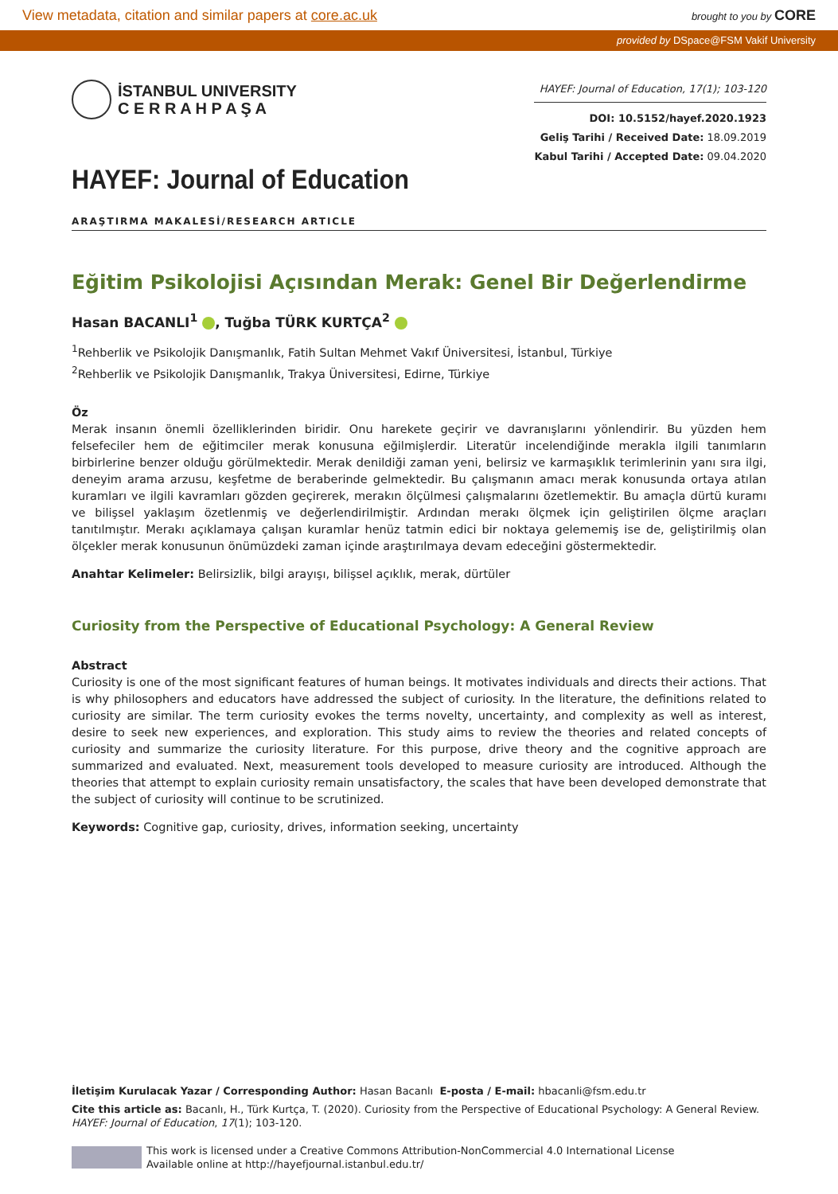View metadata, citation and similar papers at core.ac.uk brought to you by CORE
provided by DSpace@FSM Vakif University
İSTANBUL UNIVERSITY
C E R R A H P A Ş A
HAYEF: Journal of Education
HAYEF: Journal of Education, 17(1); 103-120
DOI: 10.5152/hayef.2020.1923
Geliş Tarihi / Received Date: 18.09.2019
Kabul Tarihi / Accepted Date: 09.04.2020
ARAŞTIRMA MAKALESİ/RESEARCH ARTICLE
Eğitim Psikolojisi Açısından Merak: Genel Bir Değerlendirme
Hasan BACANLI<sup>1</sup> , Tuğba TÜRK KURTÇA<sup>2</sup>
<sup>1</sup> Rehberlik ve Psikolojik Danışmanlık, Fatih Sultan Mehmet Vakıf Üniversitesi, İstanbul, Türkiye
<sup>2</sup> Rehberlik ve Psikolojik Danışmanlık, Trakya Üniversitesi, Edirne, Türkiye
Öz
Merak insanın önemli özelliklerinden biridir. Onu harekete geçirir ve davranışlarını yönlendirir. Bu yüzden hem felsefeciler hem de eğitimciler merak konusuna eğilmişlerdir. Literatür incelendiğinde merakla ilgili tanımların birbirlerine benzer olduğu görülmektedir. Merak denildiği zaman yeni, belirsiz ve karmaşıklık terimlerinin yanı sıra ilgi, deneyim arama arzusu, keşfetme de beraberinde gelmektedir. Bu çalışmanın amacı merak konusunda ortaya atılan kuramları ve ilgili kavramları gözden geçirerek, merakın ölçülmesi çalışmalarını özetlemektir. Bu amaçla dürtü kuramı ve bilişsel yaklaşım özetlenmiş ve değerlendirilmiştir. Ardından merakı ölçmek için geliştirilen ölçme araçları tanıtılmıştır. Merakı açıklamaya çalışan kuramlar henüz tatmin edici bir noktaya gelememiş ise de, geliştirilmiş olan ölçekler merak konusunun önümüzdeki zaman içinde araştırılmaya devam edeceğini göstermektedir.
Anahtar Kelimeler: Belirsizlik, bilgi arayışı, bilişsel açıklık, merak, dürtüler
Curiosity from the Perspective of Educational Psychology: A General Review
Abstract
Curiosity is one of the most significant features of human beings. It motivates individuals and directs their actions. That is why philosophers and educators have addressed the subject of curiosity. In the literature, the definitions related to curiosity are similar. The term curiosity evokes the terms novelty, uncertainty, and complexity as well as interest, desire to seek new experiences, and exploration. This study aims to review the theories and related concepts of curiosity and summarize the curiosity literature. For this purpose, drive theory and the cognitive approach are summarized and evaluated. Next, measurement tools developed to measure curiosity are introduced. Although the theories that attempt to explain curiosity remain unsatisfactory, the scales that have been developed demonstrate that the subject of curiosity will continue to be scrutinized.
Keywords: Cognitive gap, curiosity, drives, information seeking, uncertainty
İletişim Kurulacak Yazar / Corresponding Author: Hasan Bacanlı E-posta / E-mail: hbacanli@fsm.edu.tr
Cite this article as: Bacanlı, H., Türk Kurtça, T. (2020). Curiosity from the Perspective of Educational Psychology: A General Review. HAYEF: Journal of Education, 17(1); 103-120.
This work is licensed under a Creative Commons Attribution-NonCommercial 4.0 International License
Available online at http://hayefjournal.istanbul.edu.tr/